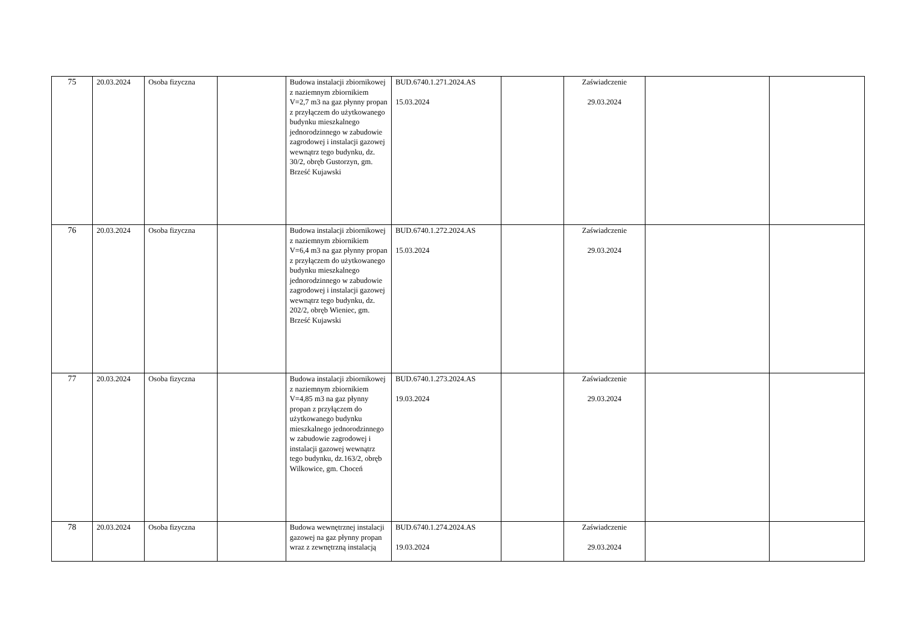| 75 | 20.03.2024 | Osoba fizyczna | | Budowa instalacji zbiornikowej z naziemnym zbiornikiem V=2,7 m3 na gaz płynny propan z przyłączem do użytkowanego budynku mieszkalnego jednorodzinnego w zabudowie zagrodowej i instalacji gazowej wewnątrz tego budynku, dz. 30/2, obręb Gustorzyn, gm. Brześć Kujawski | BUD.6740.1.271.2024.AS 15.03.2024 | | Zaświadczenie 29.03.2024 | | |
| 76 | 20.03.2024 | Osoba fizyczna | | Budowa instalacji zbiornikowej z naziemnym zbiornikiem V=6,4 m3 na gaz płynny propan z przyłączem do użytkowanego budynku mieszkalnego jednorodzinnego w zabudowie zagrodowej i instalacji gazowej wewnątrz tego budynku, dz. 202/2, obręb Wieniec, gm. Brześć Kujawski | BUD.6740.1.272.2024.AS 15.03.2024 | | Zaświadczenie 29.03.2024 | | |
| 77 | 20.03.2024 | Osoba fizyczna | | Budowa instalacji zbiornikowej z naziemnym zbiornikiem V=4,85 m3 na gaz płynny propan z przyłączem do użytkowanego budynku mieszkalnego jednorodzinnego w zabudowie zagrodowej i instalacji gazowej wewnątrz tego budynku, dz.163/2, obręb Wilkowice, gm. Choceń | BUD.6740.1.273.2024.AS 19.03.2024 | | Zaświadczenie 29.03.2024 | | |
| 78 | 20.03.2024 | Osoba fizyczna | | Budowa wewnętrznej instalacji gazowej na gaz płynny propan wraz z zewnętrzną instalacją | BUD.6740.1.274.2024.AS 19.03.2024 | | Zaświadczenie 29.03.2024 | | |